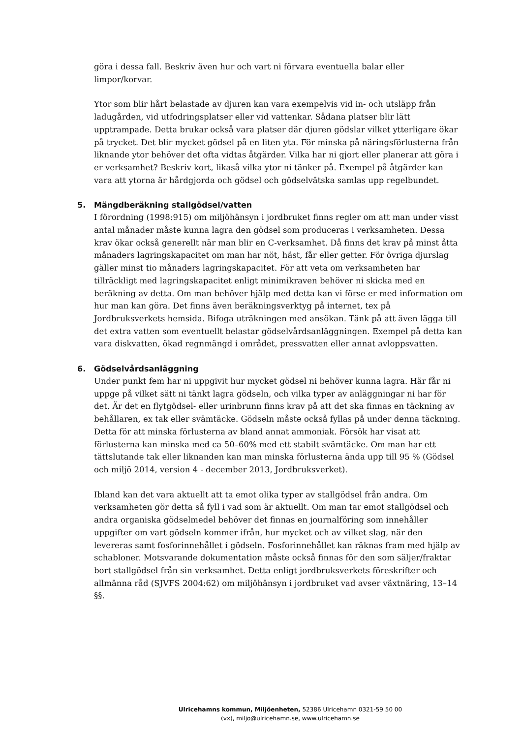göra i dessa fall. Beskriv även hur och vart ni förvara eventuella balar eller limpor/korvar.
Ytor som blir hårt belastade av djuren kan vara exempelvis vid in- och utsläpp från ladugården, vid utfodringsplatser eller vid vattenkar. Sådana platser blir lätt upptrampade. Detta brukar också vara platser där djuren gödslar vilket ytterligare ökar på trycket. Det blir mycket gödsel på en liten yta. För minska på näringsförlusterna från liknande ytor behöver det ofta vidtas åtgärder. Vilka har ni gjort eller planerar att göra i er verksamhet? Beskriv kort, likaså vilka ytor ni tänker på. Exempel på åtgärder kan vara att ytorna är hårdgjorda och gödsel och gödselvätska samlas upp regelbundet.
5. Mängdberäkning stallgödsel/vatten
I förordning (1998:915) om miljöhänsyn i jordbruket finns regler om att man under visst antal månader måste kunna lagra den gödsel som produceras i verksamheten. Dessa krav ökar också generellt när man blir en C-verksamhet. Då finns det krav på minst åtta månaders lagringskapacitet om man har nöt, häst, får eller getter. För övriga djurslag gäller minst tio månaders lagringskapacitet. För att veta om verksamheten har tillräckligt med lagringskapacitet enligt minimikraven behöver ni skicka med en beräkning av detta. Om man behöver hjälp med detta kan vi förse er med information om hur man kan göra. Det finns även beräkningsverktyg på internet, tex på Jordbruksverkets hemsida. Bifoga uträkningen med ansökan. Tänk på att även lägga till det extra vatten som eventuellt belastar gödselvårdsanläggningen. Exempel på detta kan vara diskvatten, ökad regnmängd i området, pressvatten eller annat avloppsvatten.
6. Gödselvårdsanläggning
Under punkt fem har ni uppgivit hur mycket gödsel ni behöver kunna lagra. Här får ni uppge på vilket sätt ni tänkt lagra gödseln, och vilka typer av anläggningar ni har för det. Är det en flytgödsel- eller urinbrunn finns krav på att det ska finnas en täckning av behållaren, ex tak eller svämtäcke. Gödseln måste också fyllas på under denna täckning. Detta för att minska förlusterna av bland annat ammoniak. Försök har visat att förlusterna kan minska med ca 50–60% med ett stabilt svämtäcke. Om man har ett tättslutande tak eller liknanden kan man minska förlusterna ända upp till 95 % (Gödsel och miljö 2014, version 4 - december 2013, Jordbruksverket).
Ibland kan det vara aktuellt att ta emot olika typer av stallgödsel från andra. Om verksamheten gör detta så fyll i vad som är aktuellt. Om man tar emot stallgödsel och andra organiska gödselmedel behöver det finnas en journalföring som innehåller uppgifter om vart gödseln kommer ifrån, hur mycket och av vilket slag, när den levereras samt fosforinnehållet i gödseln. Fosforinnehållet kan räknas fram med hjälp av schabloner. Motsvarande dokumentation måste också finnas för den som säljer/fraktar bort stallgödsel från sin verksamhet. Detta enligt jordbruksverkets föreskrifter och allmänna råd (SJVFS 2004:62) om miljöhänsyn i jordbruket vad avser växtnäring, 13–14 §§.
Ulricehamns kommun, Miljöenheten, 52386 Ulricehamn 0321-59 50 00
(vx), miljo@ulricehamn.se, www.ulricehamn.se